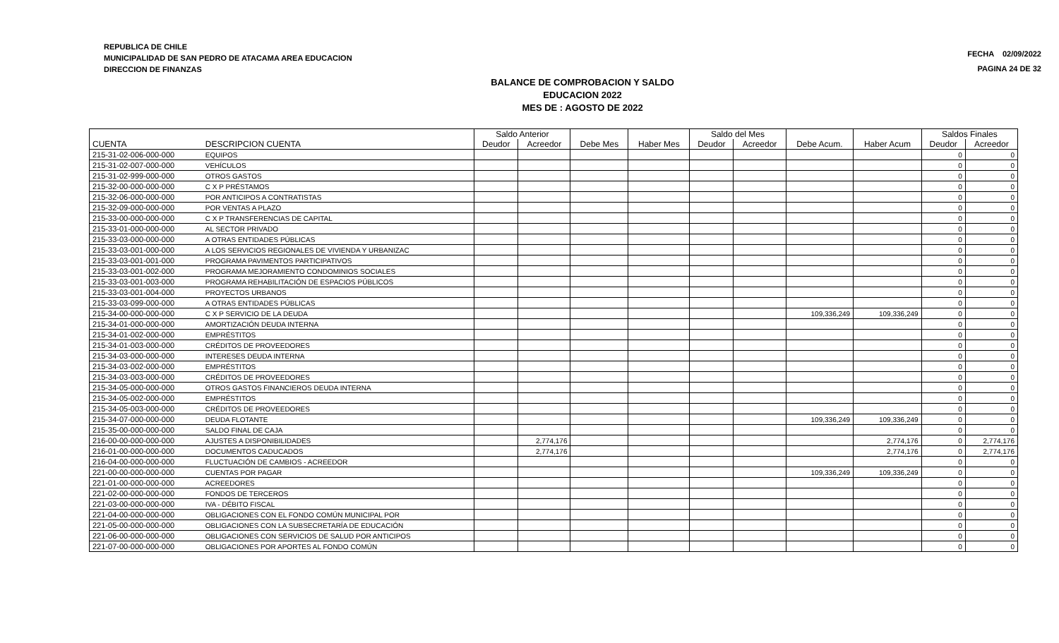REPUBLICA DE CHILE
MUNICIPALIDAD DE SAN PEDRO DE ATACAMA AREA EDUCACION
DIRECCION DE FINANZAS
FECHA 02/09/2022
PAGINA 24 DE 32
BALANCE DE COMPROBACION Y SALDO
EDUCACION 2022
MES DE : AGOSTO DE 2022
| CUENTA | DESCRIPCION CUENTA | Saldo Anterior | | Debe Mes | Haber Mes | Saldo del Mes | | Debe Acum. | Haber Acum | Saldos Finales | |
| --- | --- | --- | --- | --- | --- | --- | --- | --- | --- | --- | --- |
| | | Deudor | Acreedor | | | Deudor | Acreedor | | | Deudor | Acreedor |
| 215-31-02-006-000-000 | EQUIPOS | | | | | | | | | 0 | 0 |
| 215-31-02-007-000-000 | VEHÍCULOS | | | | | | | | | 0 | 0 |
| 215-31-02-999-000-000 | OTROS GASTOS | | | | | | | | | 0 | 0 |
| 215-32-00-000-000-000 | C X P PRÉSTAMOS | | | | | | | | | 0 | 0 |
| 215-32-06-000-000-000 | POR ANTICIPOS A CONTRATISTAS | | | | | | | | | 0 | 0 |
| 215-32-09-000-000-000 | POR VENTAS A PLAZO | | | | | | | | | 0 | 0 |
| 215-33-00-000-000-000 | C X P TRANSFERENCIAS DE CAPITAL | | | | | | | | | 0 | 0 |
| 215-33-01-000-000-000 | AL SECTOR PRIVADO | | | | | | | | | 0 | 0 |
| 215-33-03-000-000-000 | A OTRAS ENTIDADES PÚBLICAS | | | | | | | | | 0 | 0 |
| 215-33-03-001-000-000 | A LOS SERVICIOS REGIONALES DE VIVIENDA Y URBANIZAC | | | | | | | | | 0 | 0 |
| 215-33-03-001-001-000 | PROGRAMA PAVIMENTOS PARTICIPATIVOS | | | | | | | | | 0 | 0 |
| 215-33-03-001-002-000 | PROGRAMA MEJORAMIENTO CONDOMINIOS SOCIALES | | | | | | | | | 0 | 0 |
| 215-33-03-001-003-000 | PROGRAMA REHABILITACIÓN DE ESPACIOS PÚBLICOS | | | | | | | | | 0 | 0 |
| 215-33-03-001-004-000 | PROYECTOS URBANOS | | | | | | | | | 0 | 0 |
| 215-33-03-099-000-000 | A OTRAS ENTIDADES PÚBLICAS | | | | | | | | | 0 | 0 |
| 215-34-00-000-000-000 | C X P SERVICIO DE LA DEUDA | | | | | | | 109,336,249 | 109,336,249 | 0 | 0 |
| 215-34-01-000-000-000 | AMORTIZACIÓN DEUDA INTERNA | | | | | | | | | 0 | 0 |
| 215-34-01-002-000-000 | EMPRÉSTITOS | | | | | | | | | 0 | 0 |
| 215-34-01-003-000-000 | CRÉDITOS DE PROVEEDORES | | | | | | | | | 0 | 0 |
| 215-34-03-000-000-000 | INTERESES DEUDA INTERNA | | | | | | | | | 0 | 0 |
| 215-34-03-002-000-000 | EMPRÉSTITOS | | | | | | | | | 0 | 0 |
| 215-34-03-003-000-000 | CRÉDITOS DE PROVEEDORES | | | | | | | | | 0 | 0 |
| 215-34-05-000-000-000 | OTROS GASTOS FINANCIEROS DEUDA INTERNA | | | | | | | | | 0 | 0 |
| 215-34-05-002-000-000 | EMPRÉSTITOS | | | | | | | | | 0 | 0 |
| 215-34-05-003-000-000 | CRÉDITOS DE PROVEEDORES | | | | | | | | | 0 | 0 |
| 215-34-07-000-000-000 | DEUDA FLOTANTE | | | | | | | 109,336,249 | 109,336,249 | 0 | 0 |
| 215-35-00-000-000-000 | SALDO FINAL DE CAJA | | | | | | | | | 0 | 0 |
| 216-00-00-000-000-000 | AJUSTES A DISPONIBILIDADES | | 2,774,176 | | | | | | 2,774,176 | 0 | 2,774,176 |
| 216-01-00-000-000-000 | DOCUMENTOS CADUCADOS | | 2,774,176 | | | | | | 2,774,176 | 0 | 2,774,176 |
| 216-04-00-000-000-000 | FLUCTUACIÓN DE CAMBIOS - ACREEDOR | | | | | | | | | 0 | 0 |
| 221-00-00-000-000-000 | CUENTAS POR PAGAR | | | | | | | 109,336,249 | 109,336,249 | 0 | 0 |
| 221-01-00-000-000-000 | ACREEDORES | | | | | | | | | 0 | 0 |
| 221-02-00-000-000-000 | FONDOS DE TERCEROS | | | | | | | | | 0 | 0 |
| 221-03-00-000-000-000 | IVA - DÉBITO FISCAL | | | | | | | | | 0 | 0 |
| 221-04-00-000-000-000 | OBLIGACIONES CON EL FONDO COMÚN MUNICIPAL POR | | | | | | | | | 0 | 0 |
| 221-05-00-000-000-000 | OBLIGACIONES CON LA SUBSECRETARÍA DE EDUCACIÓN | | | | | | | | | 0 | 0 |
| 221-06-00-000-000-000 | OBLIGACIONES CON SERVICIOS DE SALUD POR ANTICIPOS | | | | | | | | | 0 | 0 |
| 221-07-00-000-000-000 | OBLIGACIONES POR APORTES AL FONDO COMÚN | | | | | | | | | 0 | 0 |